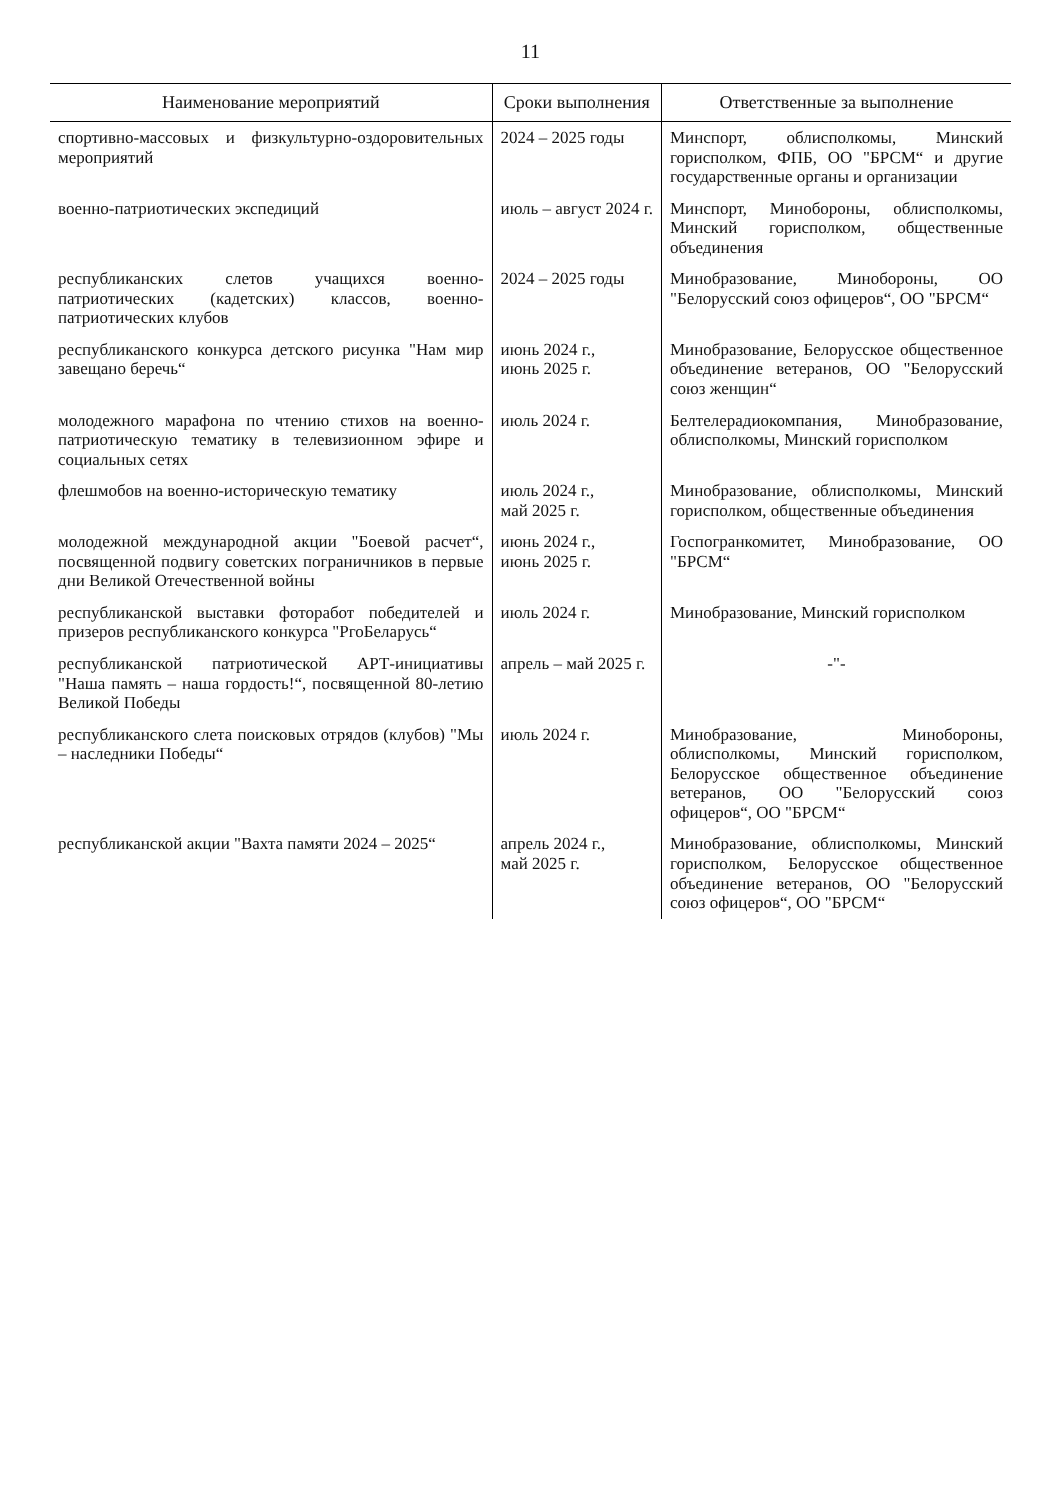11
| Наименование мероприятий | Сроки выполнения | Ответственные за выполнение |
| --- | --- | --- |
| спортивно-массовых и физкультурно-оздоровительных мероприятий | 2024 – 2025 годы | Минспорт, облисполкомы, Минский горисполком, ФПБ, ОО "БРСМ“ и другие государственные органы и организации |
| военно-патриотических экспедиций | июль – август 2024 г. | Минспорт, Минобороны, облисполкомы, Минский горисполком, общественные объединения |
| республиканских слетов учащихся военно-патриотических (кадетских) классов, военно-патриотических клубов | 2024 – 2025 годы | Минобразование, Минобороны, ОО "Белорусский союз офицеров“, ОО "БРСМ“ |
| республиканского конкурса детского рисунка "Нам мир завещано беречь“ | июнь 2024 г., июнь 2025 г. | Минобразование, Белорусское общественное объединение ветеранов, ОО "Белорусский союз женщин“ |
| молодежного марафона по чтению стихов на военно-патриотическую тематику в телевизионном эфире и социальных сетях | июль 2024 г. | Белтелерадиокомпания, Минобразование, облисполкомы, Минский горисполком |
| флешмобов на военно-историческую тематику | июль 2024 г., май 2025 г. | Минобразование, облисполкомы, Минский горисполком, общественные объединения |
| молодежной международной акции "Боевой расчет“, посвященной подвигу советских пограничников в первые дни Великой Отечественной войны | июнь 2024 г., июнь 2025 г. | Госпогранкомитет, Минобразование, ОО "БРСМ“ |
| республиканской выставки фоторабот победителей и призеров республиканского конкурса "PгоБеларусь“ | июль 2024 г. | Минобразование, Минский горисполком |
| республиканской патриотической АРТ-инициативы "Наша память – наша гордость!“, посвященной 80-летию Великой Победы | апрель – май 2025 г. | -"- |
| республиканского слета поисковых отрядов (клубов) "Мы – наследники Победы“ | июль 2024 г. | Минобразование, Минобороны, облисполкомы, Минский горисполком, Белорусское общественное объединение ветеранов, ОО "Белорусский союз офицеров“, ОО "БРСМ“ |
| республиканской акции "Вахта памяти 2024 – 2025“ | апрель 2024 г., май 2025 г. | Минобразование, облисполкомы, Минский горисполком, Белорусское общественное объединение ветеранов, ОО "Белорусский союз офицеров“, ОО "БРСМ“ |